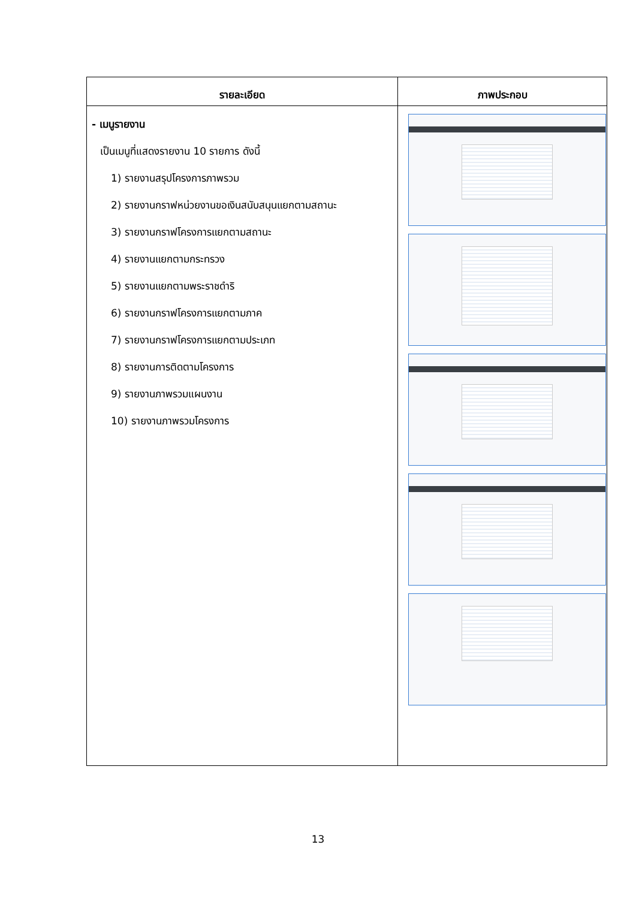| รายละเอียด | ภาพประกอบ |
| --- | --- |
| - เมนูรายงาน เป็นเมนูที่แสดงรายงาน 10 รายการ ดังนี้ 1) รายงานสรุปโครงการภาพรวม 2) รายงานกราฟหน่วยงานขอเงินสนับสนุนแยกตามสถานะ 3) รายงานกราฟโครงการแยกตามสถานะ 4) รายงานแยกตามกระทรวง 5) รายงานแยกตามพระราชดำริ 6) รายงานกราฟโครงการแยกตามภาค 7) รายงานกราฟโครงการแยกตามประเภท 8) รายงานการติดตามโครงการ 9) รายงานภาพรวมแผนงาน 10) รายงานภาพรวมโครงการ | |
13